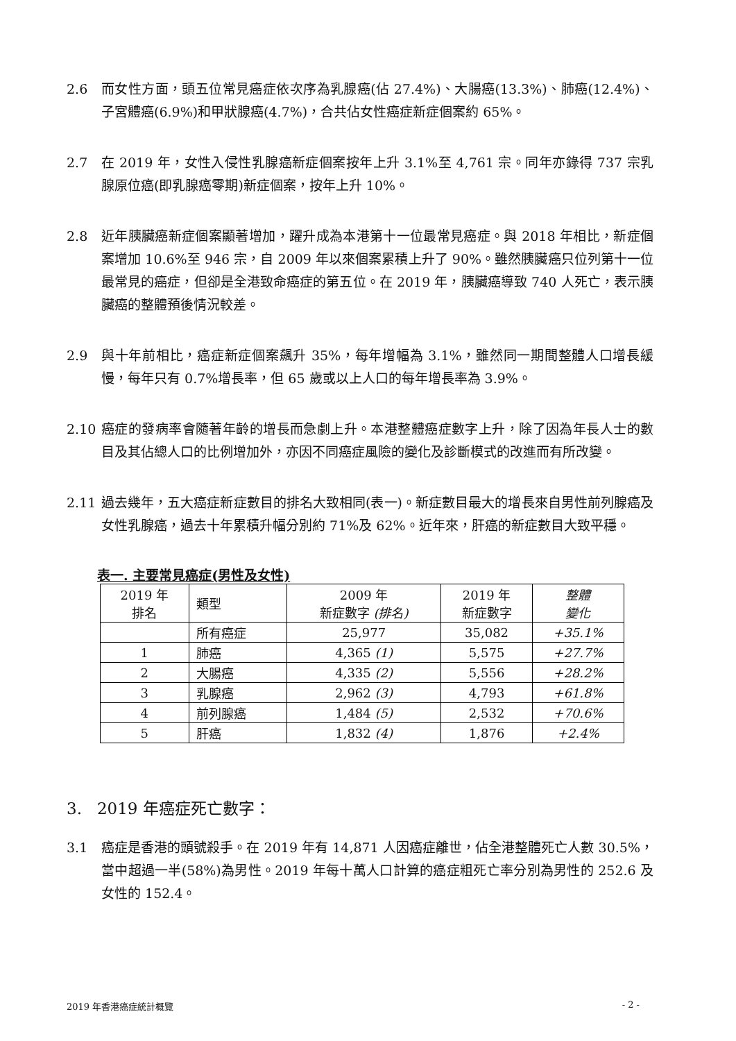2.6 而女性方面，頭五位常見癌症依次序為乳腺癌(佔 27.4%)、大腸癌(13.3%)、肺癌(12.4%)、子宮體癌(6.9%)和甲狀腺癌(4.7%)，合共佔女性癌症新症個案約 65%。
2.7 在 2019 年，女性入侵性乳腺癌新症個案按年上升 3.1%至 4,761 宗。同年亦錄得 737 宗乳腺原位癌(即乳腺癌零期)新症個案，按年上升 10%。
2.8 近年胰臟癌新症個案顯著增加，躍升成為本港第十一位最常見癌症。與 2018 年相比，新症個案增加 10.6%至 946 宗，自 2009 年以來個案累積上升了 90%。雖然胰臟癌只位列第十一位最常見的癌症，但卻是全港致命癌症的第五位。在 2019 年，胰臟癌導致 740 人死亡，表示胰臟癌的整體預後情況較差。
2.9 與十年前相比，癌症新症個案飆升 35%，每年增幅為 3.1%，雖然同一期間整體人口增長緩慢，每年只有 0.7%增長率，但 65 歲或以上人口的每年增長率為 3.9%。
2.10 癌症的發病率會隨著年齡的增長而急劇上升。本港整體癌症數字上升，除了因為年長人士的數目及其佔總人口的比例增加外，亦因不同癌症風險的變化及診斷模式的改進而有所改變。
2.11 過去幾年，五大癌症新症數目的排名大致相同(表一)。新症數目最大的增長來自男性前列腺癌及女性乳腺癌，過去十年累積升幅分別約 71%及 62%。近年來，肝癌的新症數目大致平穩。
表一. 主要常見癌症(男性及女性)
| 2019 年 排名 | 類型 | 2009 年 新症數字 (排名) | 2019 年 新症數字 | 整體 變化 |
| --- | --- | --- | --- | --- |
| | 所有癌症 | 25,977 | 35,082 | +35.1% |
| 1 | 肺癌 | 4,365 (1) | 5,575 | +27.7% |
| 2 | 大腸癌 | 4,335 (2) | 5,556 | +28.2% |
| 3 | 乳腺癌 | 2,962 (3) | 4,793 | +61.8% |
| 4 | 前列腺癌 | 1,484 (5) | 2,532 | +70.6% |
| 5 | 肝癌 | 1,832 (4) | 1,876 | +2.4% |
3. 2019 年癌症死亡數字：
3.1 癌症是香港的頭號殺手。在 2019 年有 14,871 人因癌症離世，佔全港整體死亡人數 30.5%，當中超過一半(58%)為男性。2019 年每十萬人口計算的癌症粗死亡率分別為男性的 252.6 及女性的 152.4。
2019 年香港癌症統計概覽 - 2 -